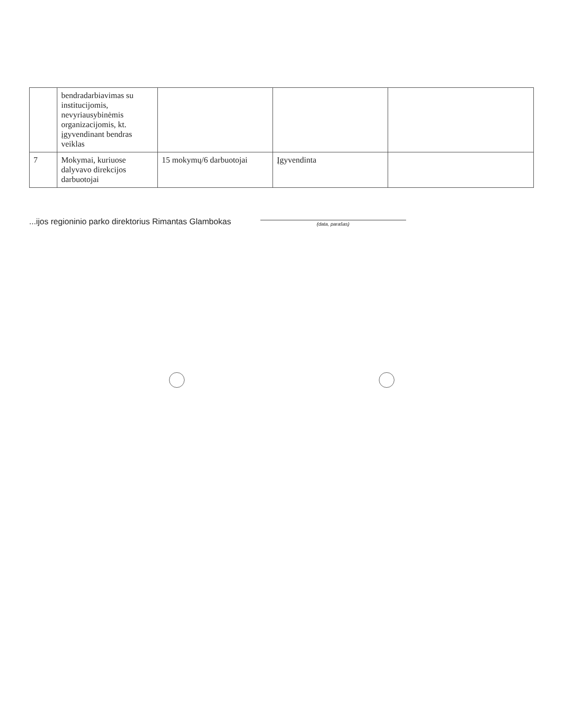| | bendradarbiavimas su institucijomis, nevyriausybinėmis organizacijomis, kt. įgyvendinant bendras veiklas | | | |
| 7 | Mokymai, kuriuose dalyvavo direkcijos darbuotojai | 15 mokymų/6 darbuotojai | Įgyvendinta | |
...ijos regioninio parko direktorius Rimantas Glambokas
(data, parašas)